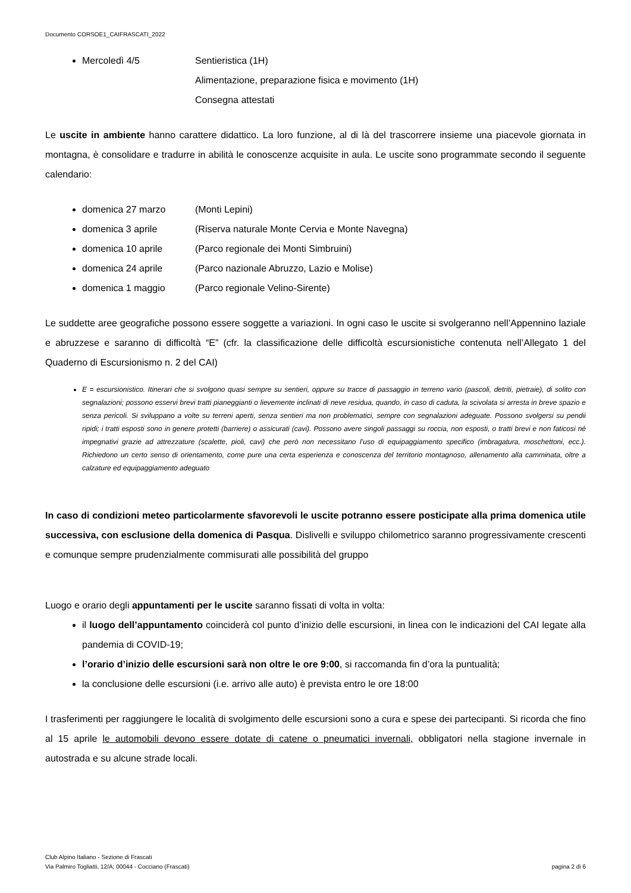Documento CORSOE1_CAIFRASCATI_2022
Mercoledì 4/5 Sentieristica (1H)
Alimentazione, preparazione fisica e movimento (1H)
Consegna attestati
Le uscite in ambiente hanno carattere didattico. La loro funzione, al di là del trascorrere insieme una piacevole giornata in montagna, è consolidare e tradurre in abilità le conoscenze acquisite in aula. Le uscite sono programmate secondo il seguente calendario:
domenica 27 marzo (Monti Lepini)
domenica 3 aprile (Riserva naturale Monte Cervia e Monte Navegna)
domenica 10 aprile (Parco regionale dei Monti Simbruini)
domenica 24 aprile (Parco nazionale Abruzzo, Lazio e Molise)
domenica 1 maggio (Parco regionale Velino-Sirente)
Le suddette aree geografiche possono essere soggette a variazioni. In ogni caso le uscite si svolgeranno nell’Appennino laziale e abruzzese e saranno di difficoltà “E” (cfr. la classificazione delle difficoltà escursionistiche contenuta nell’Allegato 1 del Quaderno di Escursionismo n. 2 del CAI)
E = escursionistico. Itinerari che si svolgono quasi sempre su sentieri, oppure su tracce di passaggio in terreno vario (pascoli, detriti, pietraie), di solito con segnalazioni; possono esservi brevi tratti pianeggianti o lievemente inclinati di neve residua, quando, in caso di caduta, la scivolata si arresta in breve spazio e senza pericoli. Si sviluppano a volte su terreni aperti, senza sentieri ma non problematici, sempre con segnalazioni adeguate. Possono svolgersi su pendii ripidi; i tratti esposti sono in genere protetti (barriere) o assicurati (cavi). Possono avere singoli passaggi su roccia, non esposti, o tratti brevi e non faticosi né impegnativi grazie ad attrezzature (scalette, pioli, cavi) che però non necessitano l’uso di equipaggiamento specifico (imbragatura, moschettoni, ecc.). Richiedono un certo senso di orientamento, come pure una certa esperienza e conoscenza del territorio montagnoso, allenamento alla camminata, oltre a calzature ed equipaggiamento adeguato
In caso di condizioni meteo particolarmente sfavorevoli le uscite potranno essere posticipate alla prima domenica utile successiva, con esclusione della domenica di Pasqua. Dislivelli e sviluppo chilometrico saranno progressivamente crescenti e comunque sempre prudenzialmente commisurati alle possibilità del gruppo
Luogo e orario degli appuntamenti per le uscite saranno fissati di volta in volta:
il luogo dell’appuntamento coinciderà col punto d’inizio delle escursioni, in linea con le indicazioni del CAI legate alla pandemia di COVID-19;
l’orario d’inizio delle escursioni sarà non oltre le ore 9:00, si raccomanda fin d’ora la puntualità;
la conclusione delle escursioni (i.e. arrivo alle auto) è prevista entro le ore 18:00
I trasferimenti per raggiungere le località di svolgimento delle escursioni sono a cura e spese dei partecipanti. Si ricorda che fino al 15 aprile le automobili devono essere dotate di catene o pneumatici invernali, obbligatori nella stagione invernale in autostrada e su alcune strade locali.
Club Alpino Italiano - Sezione di Frascati
Via Palmiro Togliatti, 12/A; 00044 - Cocciano (Frascati)
pagina 2 di 6